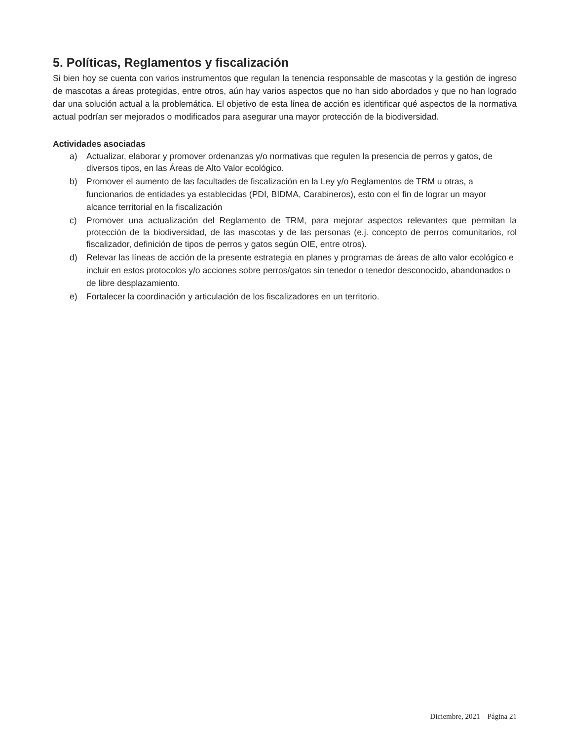5. Políticas, Reglamentos y fiscalización
Si bien hoy se cuenta con varios instrumentos que regulan la tenencia responsable de mascotas y la gestión de ingreso de mascotas a áreas protegidas, entre otros, aún hay varios aspectos que no han sido abordados y que no han logrado dar una solución actual a la problemática. El objetivo de esta línea de acción es identificar qué aspectos de la normativa actual podrían ser mejorados o modificados para asegurar una mayor protección de la biodiversidad.
Actividades asociadas
a) Actualizar, elaborar y promover ordenanzas y/o normativas que regulen la presencia de perros y gatos, de diversos tipos, en las Áreas de Alto Valor ecológico.
b) Promover el aumento de las facultades de fiscalización en la Ley y/o Reglamentos de TRM u otras, a funcionarios de entidades ya establecidas (PDI, BIDMA, Carabineros), esto con el fin de lograr un mayor alcance territorial en la fiscalización
c) Promover una actualización del Reglamento de TRM, para mejorar aspectos relevantes que permitan la protección de la biodiversidad, de las mascotas y de las personas (e.j. concepto de perros comunitarios, rol fiscalizador, definición de tipos de perros y gatos según OIE, entre otros).
d) Relevar las líneas de acción de la presente estrategia en planes y programas de áreas de alto valor ecológico e incluir en estos protocolos y/o acciones sobre perros/gatos sin tenedor o tenedor desconocido, abandonados o de libre desplazamiento.
e) Fortalecer la coordinación y articulación de los fiscalizadores en un territorio.
Diciembre, 2021 – Página 21